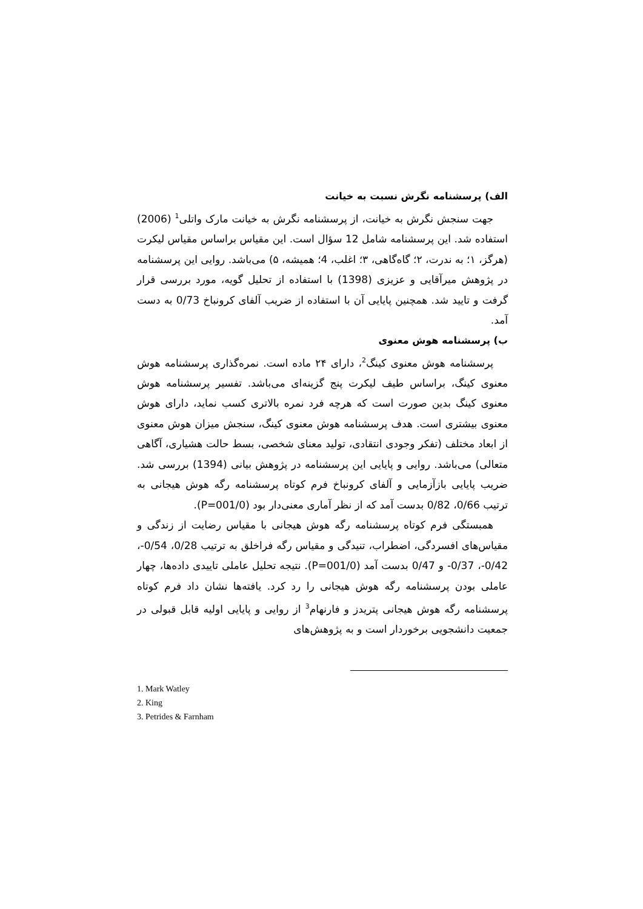الف) پرسشنامه نگرش نسبت به خیانت
جهت سنجش نگرش به خیانت، از پرسشنامه نگرش به خیانت مارک واتلی<sup>1</sup> (2006) استفاده شد. این پرسشنامه شامل 12 سؤال است. این مقیاس براساس مقیاس لیکرت (هرگز، ۱؛ به ندرت، ۲؛ گاه‌گاهی، ۳؛ اغلب، 4؛ همیشه، ۵) می‌باشد. روایی این پرسشنامه در پژوهش میرآقایی و عزیزی (1398) با استفاده از تحلیل گویه، مورد بررسی قرار گرفت و تایید شد. همچنین پایایی آن با استفاده از ضریب آلفای کرونباخ 0/73 به دست آمد.
ب) پرسشنامه هوش معنوی
پرسشنامه هوش معنوی کینگ<sup>2</sup>، دارای ۲۴ ماده است. نمره‌گذاری پرسشنامه هوش معنوی کینگ، براساس طیف لیکرت پنج گزینه‌ای می‌باشد. تفسیر پرسشنامه هوش معنوی کینگ بدین صورت است که هرچه فرد نمره بالاتری کسب نماید، دارای هوش معنوی بیشتری است. هدف پرسشنامه هوش معنوی کینگ، سنجش میزان هوش معنوی از ابعاد مختلف (تفکر وجودی انتقادی، تولید معنای شخصی، بسط حالت هشیاری، آگاهی متعالی) می‌باشد. روایی و پایایی این پرسشنامه در پژوهش بیانی (1394) بررسی شد. ضریب پایایی بازآزمایی و آلفای کرونباخ فرم کوتاه پرسشنامه رگه هوش هیجانی به ترتیب 0/66، 0/82 بدست آمد که از نظر آماری معنی‌دار بود (P=001/0).
همبستگی فرم کوتاه پرسشنامه رگه هوش هیجانی با مقیاس رضایت از زندگی و مقیاس‌های افسردگی، اضطراب، تنیدگی و مقیاس رگه فراخلق به ترتیب 0/28، 0/54-، 0/42-، 0/37- و 0/47 بدست آمد (P=001/0). نتیجه تحلیل عاملی تاییدی داده‌ها، چهار عاملی بودن پرسشنامه رگه هوش هیجانی را رد کرد. یافته‌ها نشان داد فرم کوتاه پرسشنامه رگه هوش هیجانی پتریدز و فارنهام<sup>3</sup> از روایی و پایایی اولیه قابل قبولی در جمعیت دانشجویی برخوردار است و به پژوهش‌های
1. Mark Watley
2. King
3. Petrides & Farnham